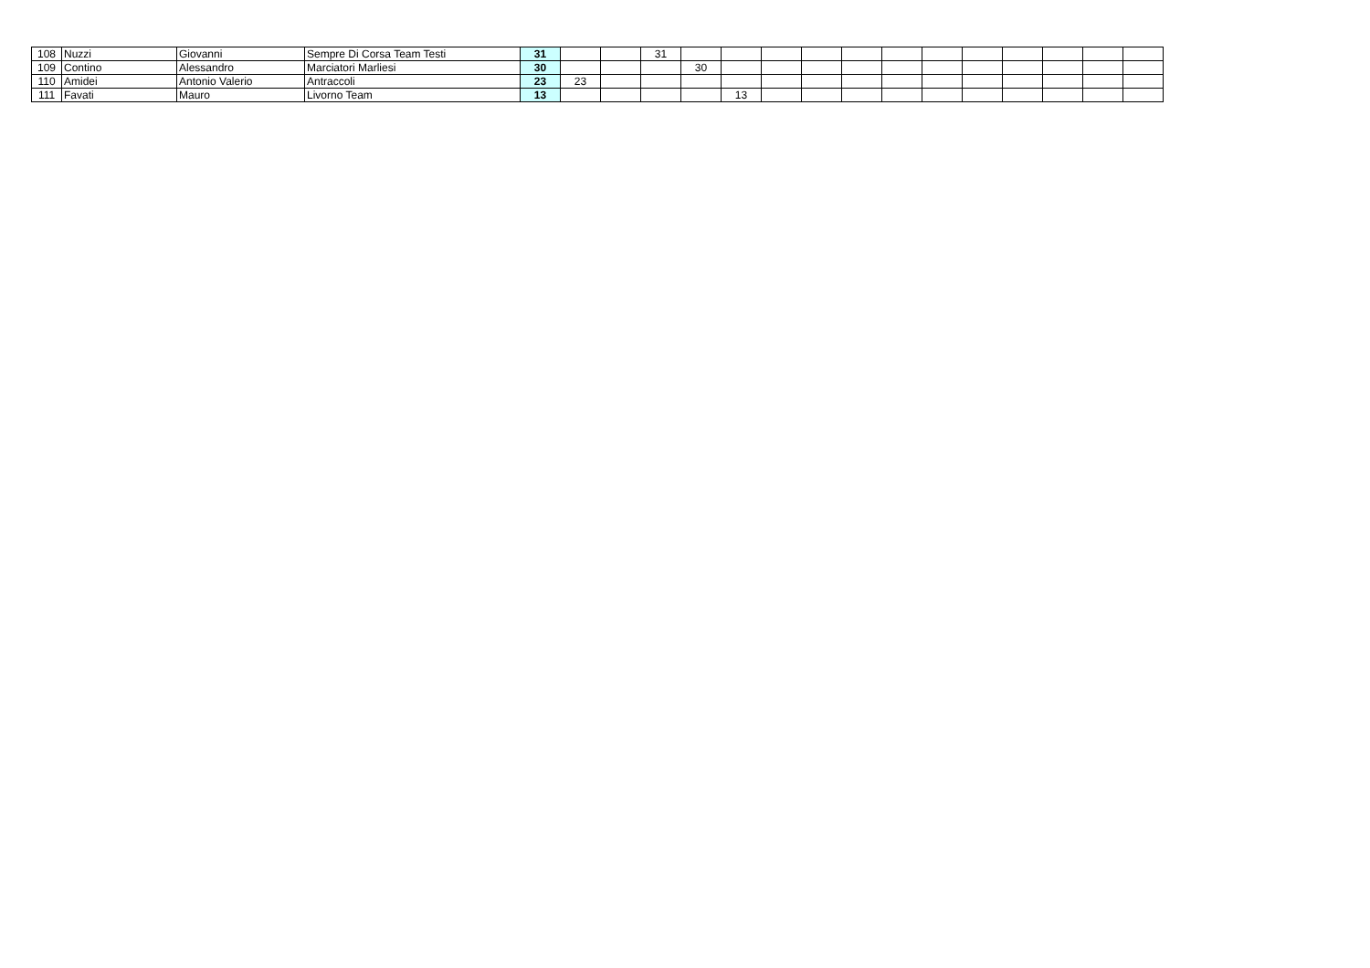| 108 | Nuzzi | Giovanni | Sempre Di Corsa Team Testi | 31 | | | 31 | | | | | | | | | | | | |
| 109 | Contino | Alessandro | Marciatori Marliesi | 30 | | | | 30 | | | | | | | | | | | |
| 110 | Amidei | Antonio Valerio | Antraccoli | 23 | 23 | | | | | | | | | | | | | | |
| 111 | Favati | Mauro | Livorno Team | 13 | | | | | 13 | | | | | | | | | | |